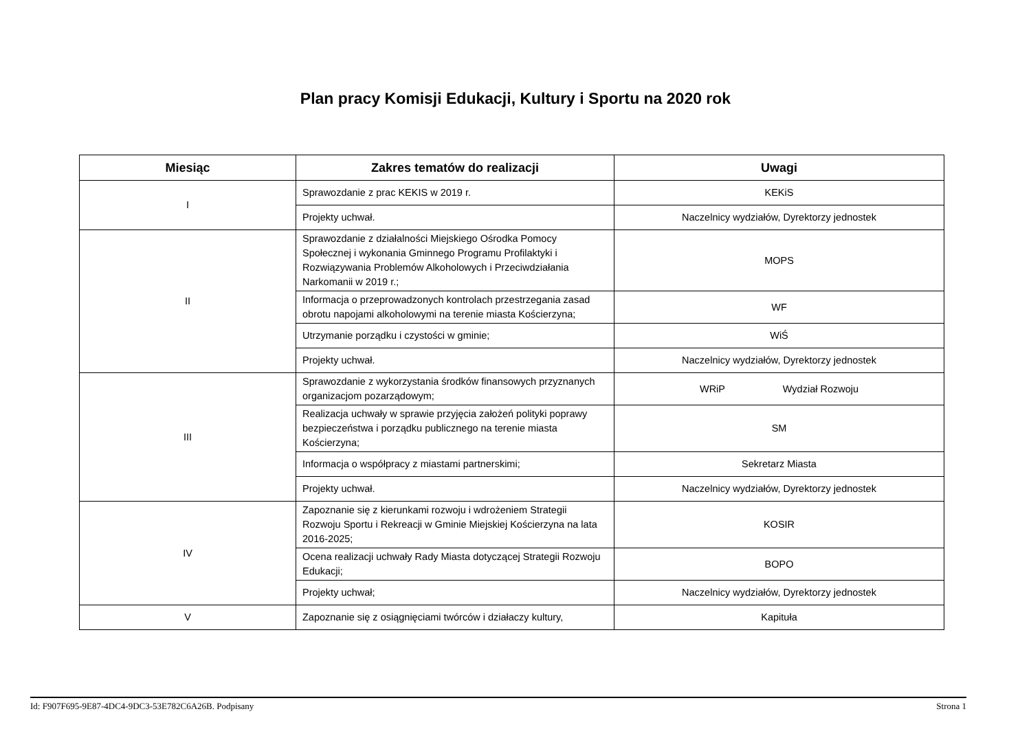Plan pracy Komisji Edukacji, Kultury i Sportu na 2020 rok
| Miesiąc | Zakres tematów do realizacji | Uwagi |
| --- | --- | --- |
| I | Sprawozdanie z prac KEKIS w 2019 r. | KEKiS |
| | Projekty uchwał. | Naczelnicy wydziałów, Dyrektorzy jednostek |
| II | Sprawozdanie z działalności Miejskiego Ośrodka Pomocy Społecznej i wykonania Gminnego Programu Profilaktyki i Rozwiązywania Problemów Alkoholowych i Przeciwdziałania Narkomanii w 2019 r.; | MOPS |
| | Informacja o przeprowadzonych kontrolach przestrzegania zasad obrotu napojami alkoholowymi na terenie miasta Kościerzyna; | WF |
| | Utrzymanie porządku i czystości w gminie; | WiŚ |
| | Projekty uchwał. | Naczelnicy wydziałów, Dyrektorzy jednostek |
| III | Sprawozdanie z wykorzystania środków finansowych przyznanych organizacjom pozarządowym; | WRiP Wydział Rozwoju |
| | Realizacja uchwały w sprawie przyjęcia założeń polityki poprawy bezpieczeństwa i porządku publicznego na terenie miasta Kościerzyna; | SM |
| | Informacja o współpracy z miastami partnerskimi; | Sekretarz Miasta |
| | Projekty uchwał. | Naczelnicy wydziałów, Dyrektorzy jednostek |
| IV | Zapoznanie się z kierunkami rozwoju i wdrożeniem Strategii Rozwoju Sportu i Rekreacji w Gminie Miejskiej Kościerzyna na lata 2016-2025; | KOSIR |
| | Ocena realizacji uchwały Rady Miasta dotyczącej Strategii Rozwoju Edukacji; | BOPO |
| | Projekty uchwał; | Naczelnicy wydziałów, Dyrektorzy jednostek |
| V | Zapoznanie się z osiągnięciami twórców i działaczy kultury, | Kapituła |
Id: F907F695-9E87-4DC4-9DC3-53E782C6A26B. Podpisany Strona 1